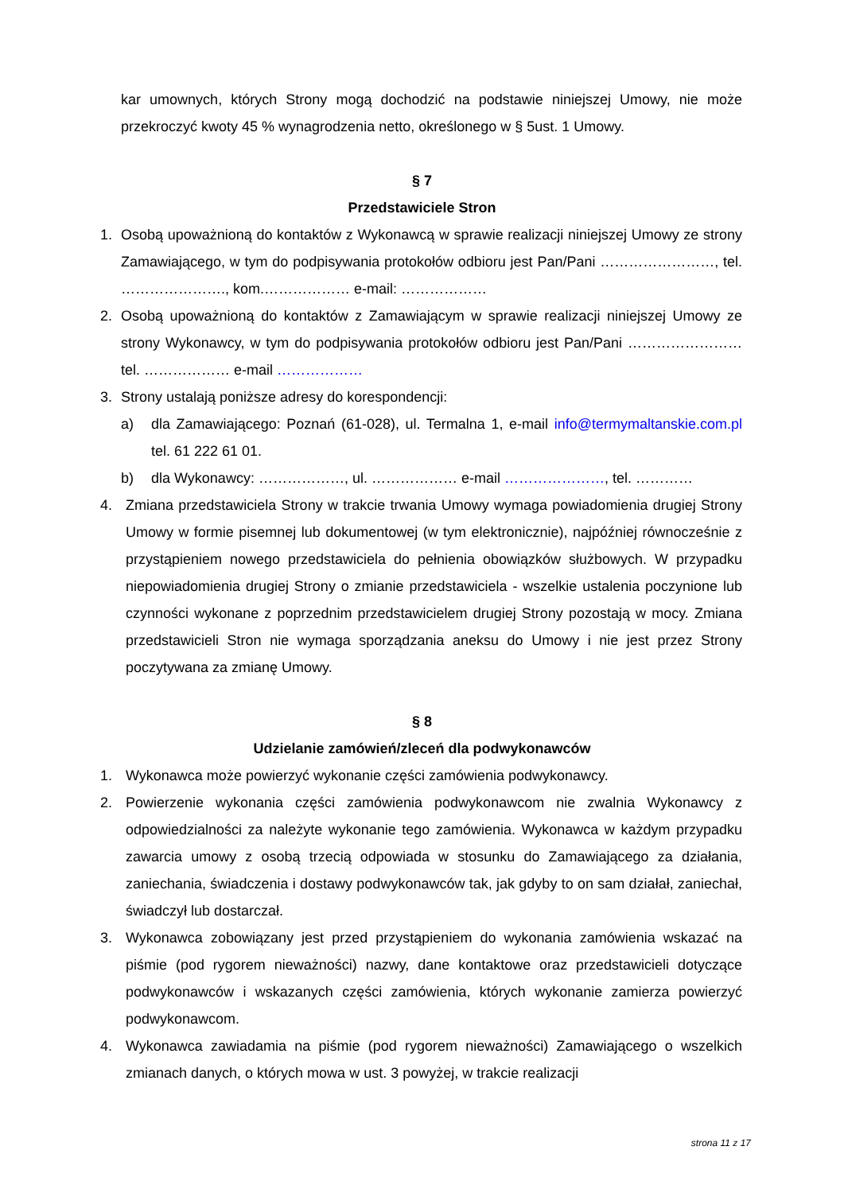kar umownych, których Strony mogą dochodzić na podstawie niniejszej Umowy, nie może przekroczyć kwoty 45 % wynagrodzenia netto, określonego w § 5ust. 1 Umowy.
§ 7
Przedstawiciele Stron
1. Osobą upoważnioną do kontaktów z Wykonawcą w sprawie realizacji niniejszej Umowy ze strony Zamawiającego, w tym do podpisywania protokołów odbioru jest Pan/Pani ……………………, tel. …………………., kom.……………… e-mail: ………………
2. Osobą upoważnioną do kontaktów z Zamawiającym w sprawie realizacji niniejszej Umowy ze strony Wykonawcy, w tym do podpisywania protokołów odbioru jest Pan/Pani …………………… tel. ……………… e-mail ………………
3. Strony ustalają poniższe adresy do korespondencji:
a) dla Zamawiającego: Poznań (61-028), ul. Termalna 1, e-mail info@termymaltanskie.com.pl tel. 61 222 61 01.
b) dla Wykonawcy: ………………, ul. ……………… e-mail …………………, tel. …………
4. Zmiana przedstawiciela Strony w trakcie trwania Umowy wymaga powiadomienia drugiej Strony Umowy w formie pisemnej lub dokumentowej (w tym elektronicznie), najpóźniej równocześnie z przystąpieniem nowego przedstawiciela do pełnienia obowiązków służbowych. W przypadku niepowiadomienia drugiej Strony o zmianie przedstawiciela - wszelkie ustalenia poczynione lub czynności wykonane z poprzednim przedstawicielem drugiej Strony pozostają w mocy. Zmiana przedstawicieli Stron nie wymaga sporządzania aneksu do Umowy i nie jest przez Strony poczytywana za zmianę Umowy.
§ 8
Udzielanie zamówień/zleceń dla podwykonawców
1. Wykonawca może powierzyć wykonanie części zamówienia podwykonawcy.
2. Powierzenie wykonania części zamówienia podwykonawcom nie zwalnia Wykonawcy z odpowiedzialności za należyte wykonanie tego zamówienia. Wykonawca w każdym przypadku zawarcia umowy z osobą trzecią odpowiada w stosunku do Zamawiającego za działania, zaniechania, świadczenia i dostawy podwykonawców tak, jak gdyby to on sam działał, zaniechał, świadczył lub dostarczał.
3. Wykonawca zobowiązany jest przed przystąpieniem do wykonania zamówienia wskazać na piśmie (pod rygorem nieważności) nazwy, dane kontaktowe oraz przedstawicieli dotyczące podwykonawców i wskazanych części zamówienia, których wykonanie zamierza powierzyć podwykonawcom.
4. Wykonawca zawiadamia na piśmie (pod rygorem nieważności) Zamawiającego o wszelkich zmianach danych, o których mowa w ust. 3 powyżej, w trakcie realizacji
strona 11 z 17